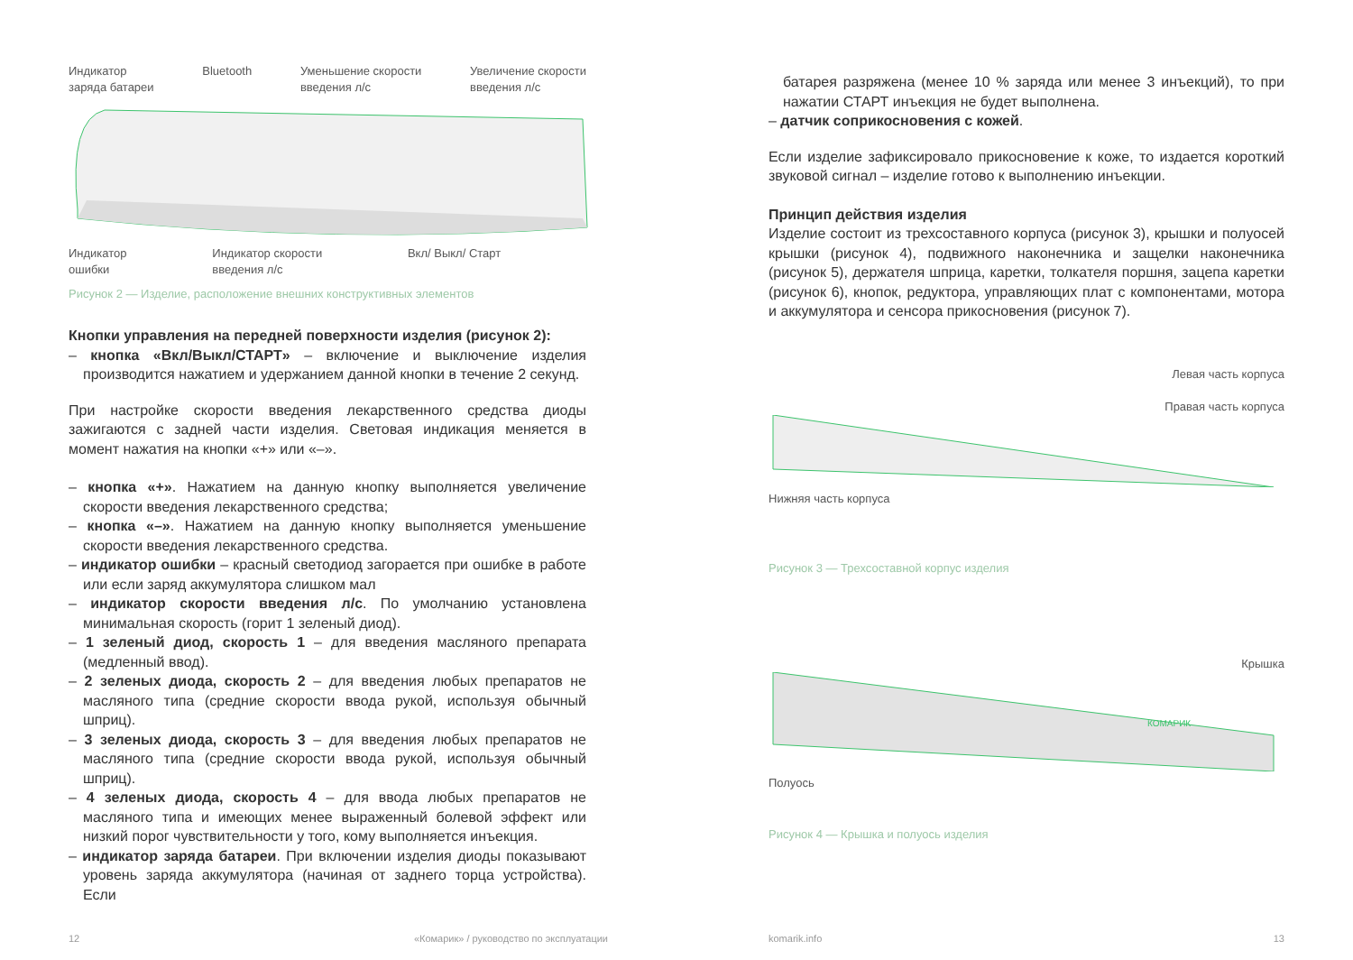Индикатор
заряда батареи
Bluetooth Уменьшение скорости
введения л/с
Увеличение скорости
введения л/с
Индикатор
ошибки
Индикатор скорости
введения л/с
Вкл/ Выкл/ Старт
Рисунок 2 — Изделие, расположение внешних конструктивных элементов
Кнопки управления на передней поверхности изделия (рисунок 2):
– кнопка «Вкл/Выкл/СТАРТ» – включение и выключение изделия производится нажатием и удержанием данной кнопки в течение 2 секунд.
При настройке скорости введения лекарственного средства диоды зажигаются с задней части изделия. Световая индикация меняется в момент нажатия на кнопки «+» или «–».
– кнопка «+». Нажатием на данную кнопку выполняется увеличение скорости введения лекарственного средства;
– кнопка «–». Нажатием на данную кнопку выполняется уменьшение скорости введения лекарственного средства.
– индикатор ошибки – красный светодиод загорается при ошибке в работе или если заряд аккумулятора слишком мал
– индикатор скорости введения л/с. По умолчанию установлена минимальная скорость (горит 1 зеленый диод).
– 1 зеленый диод, скорость 1 – для введения масляного препарата (медленный ввод).
– 2 зеленых диода, скорость 2 – для введения любых препаратов не масляного типа (средние скорости ввода рукой, используя обычный шприц).
– 3 зеленых диода, скорость 3 – для введения любых препаратов не масляного типа (средние скорости ввода рукой, используя обычный шприц).
– 4 зеленых диода, скорость 4 – для ввода любых препаратов не масляного типа и имеющих менее выраженный болевой эффект или низкий порог чувствительности у того, кому выполняется инъекция.
– индикатор заряда батареи. При включении изделия диоды показывают уровень заряда аккумулятора (начиная от заднего торца устройства). Если
12 «Комарик» / руководство по эксплуатации
батарея разряжена (менее 10 % заряда или менее 3 инъекций), то при нажатии СТАРТ инъекция не будет выполнена.
– датчик соприкосновения с кожей.
Если изделие зафиксировало прикосновение к коже, то издается короткий звуковой сигнал – изделие готово к выполнению инъекции.
Принцип действия изделия
Изделие состоит из трехсоставного корпуса (рисунок 3), крышки и полуосей крышки (рисунок 4), подвижного наконечника и защелки наконечника (рисунок 5), держателя шприца, каретки, толкателя поршня, зацепа каретки (рисунок 6), кнопок, редуктора, управляющих плат с компонентами, мотора и аккумулятора и сенсора прикосновения (рисунок 7).
Левая часть корпуса
Правая часть корпуса
Нижняя часть корпуса
Рисунок 3 — Трехсоставной корпус изделия
Крышка
КОМАРИК
Полуось
Рисунок 4 — Крышка и полуось изделия
komarik.info 13